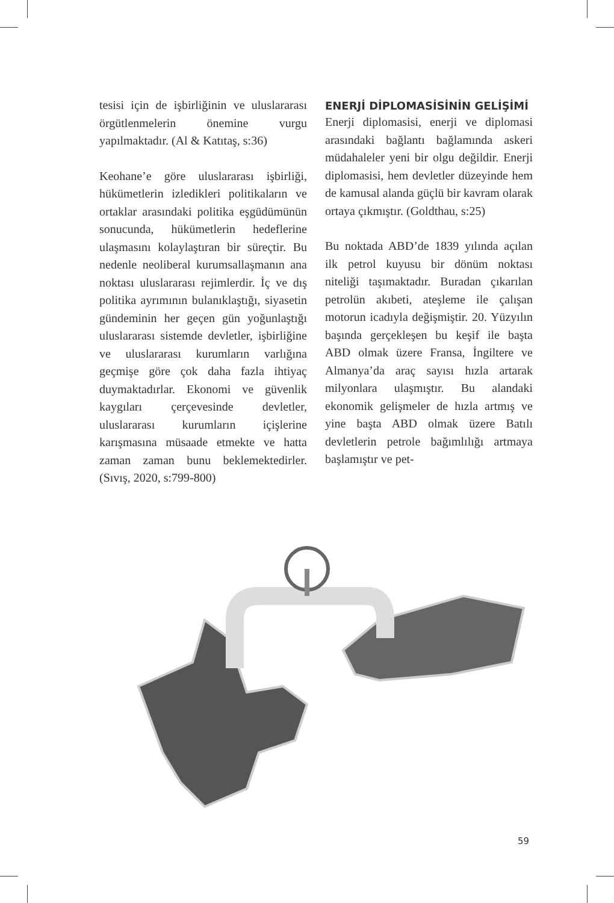tesisi için de işbirliğinin ve uluslararası örgütlenmelerin önemine vurgu yapılmaktadır. (Al & Katıtaş, s:36)
Keohane’e göre uluslararası işbirliği, hükümetlerin izledikleri politikaların ve ortaklar arasındaki politika eşgüdümünün sonucunda, hükümetlerin hedeflerine ulaşmasını kolaylaştıran bir süreçtir. Bu nedenle neoliberal kurumsallaşmanın ana noktası uluslararası rejimlerdir. İç ve dış politika ayrımının bulanıklaştığı, siyasetin gündeminin her geçen gün yoğunlaştığı uluslararası sistemde devletler, işbirliğine ve uluslararası kurumların varlığına geçmişe göre çok daha fazla ihtiyaç duymaktadırlar. Ekonomi ve güvenlik kaygıları çerçevesinde devletler, uluslararası kurumların içişlerine karışmasına müsaade etmekte ve hatta zaman zaman bunu beklemektedirler. (Sıvış, 2020, s:799-800)
ENERJİ DİPLOMASİSİNİN GELİŞİMİ
Enerji diplomasisi, enerji ve diplomasi arasındaki bağlantı bağlamında askeri müdahaleler yeni bir olgu değildir. Enerji diplomasisi, hem devletler düzeyinde hem de kamusal alanda güçlü bir kavram olarak ortaya çıkmıştır. (Goldthau, s:25)
Bu noktada ABD’de 1839 yılında açılan ilk petrol kuyusu bir dönüm noktası niteliği taşımaktadır. Buradan çıkarılan petrolün akıbeti, ateşleme ile çalışan motorun icadıyla değişmiştir. 20. Yüzyılın başında gerçekleşen bu keşif ile başta ABD olmak üzere Fransa, İngiltere ve Almanya’da araç sayısı hızla artarak milyonlara ulaşmıştır. Bu alandaki ekonomik gelişmeler de hızla artmış ve yine başta ABD olmak üzere Batılı devletlerin petrole bağımlılığı artmaya başlamıştır ve pet-
59